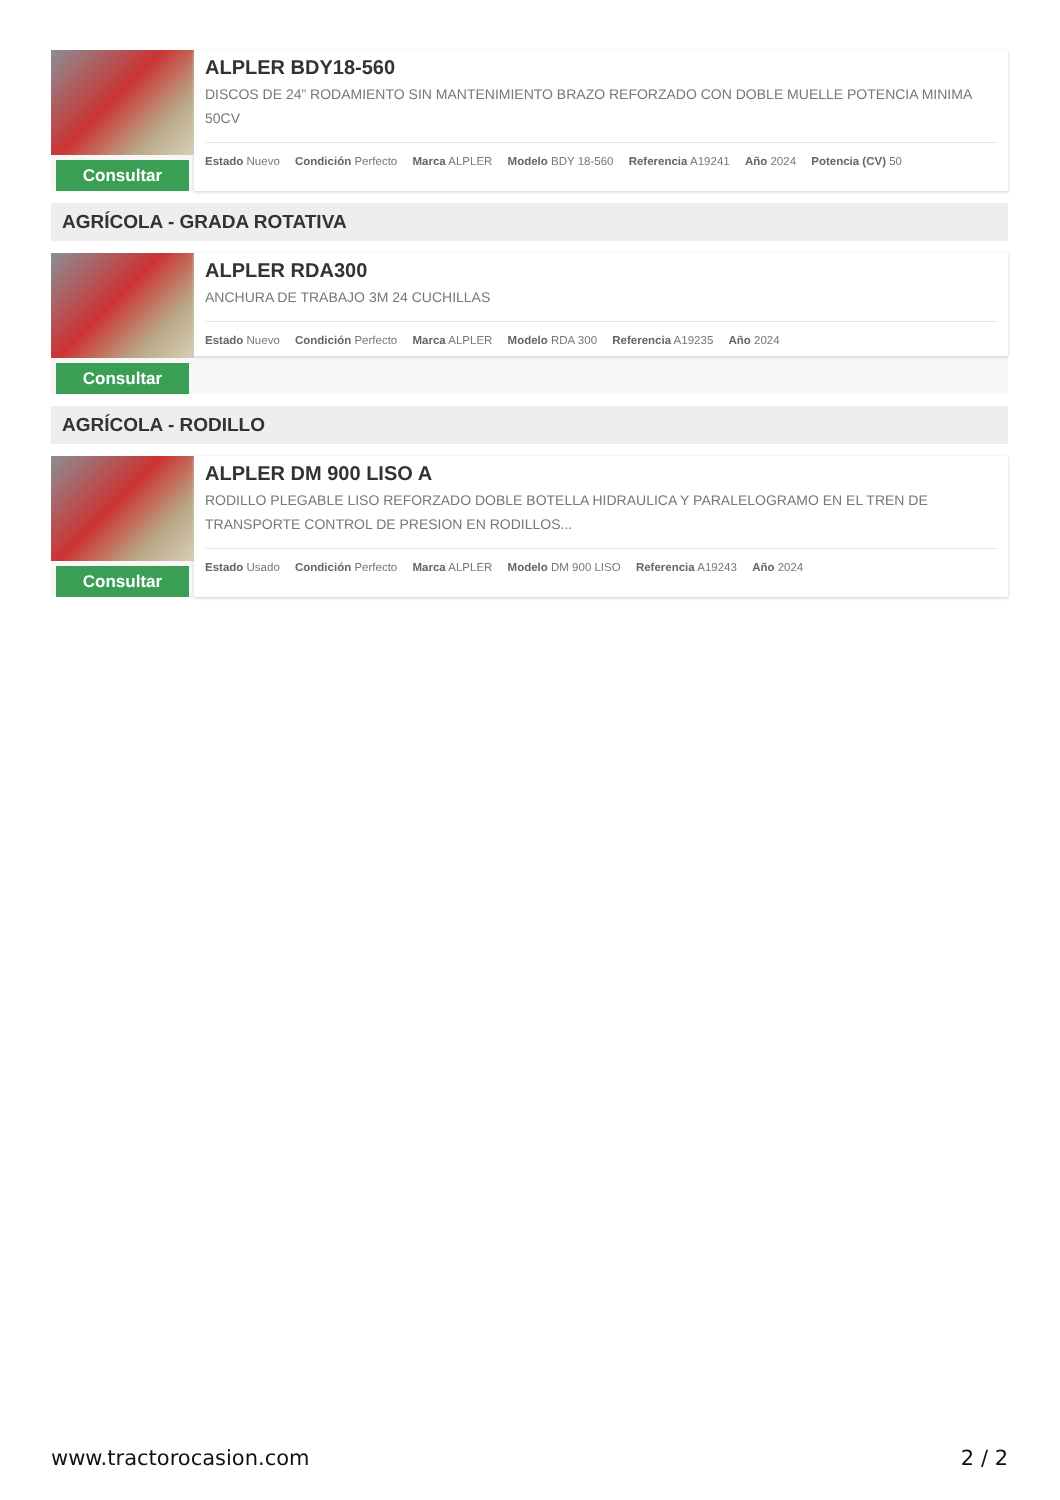Consultar
ALPLER BDY18-560
DISCOS DE 24” RODAMIENTO SIN MANTENIMIENTO BRAZO REFORZADO CON DOBLE MUELLE POTENCIA MINIMA 50CV
Estado Nuevo Condición Perfecto Marca ALPLER Modelo BDY 18-560 Referencia A19241 Año 2024 Potencia (CV) 50
AGRÍCOLA - GRADA ROTATIVA
Consultar
ALPLER RDA300
ANCHURA DE TRABAJO 3M 24 CUCHILLAS
Estado Nuevo Condición Perfecto Marca ALPLER Modelo RDA 300 Referencia A19235 Año 2024
AGRÍCOLA - RODILLO
Consultar
ALPLER DM 900 LISO A
RODILLO PLEGABLE LISO REFORZADO DOBLE BOTELLA HIDRAULICA Y PARALELOGRAMO EN EL TREN DE TRANSPORTE CONTROL DE PRESION EN RODILLOS...
Estado Usado Condición Perfecto Marca ALPLER Modelo DM 900 LISO Referencia A19243 Año 2024
www.tractorocasion.com 2 / 2